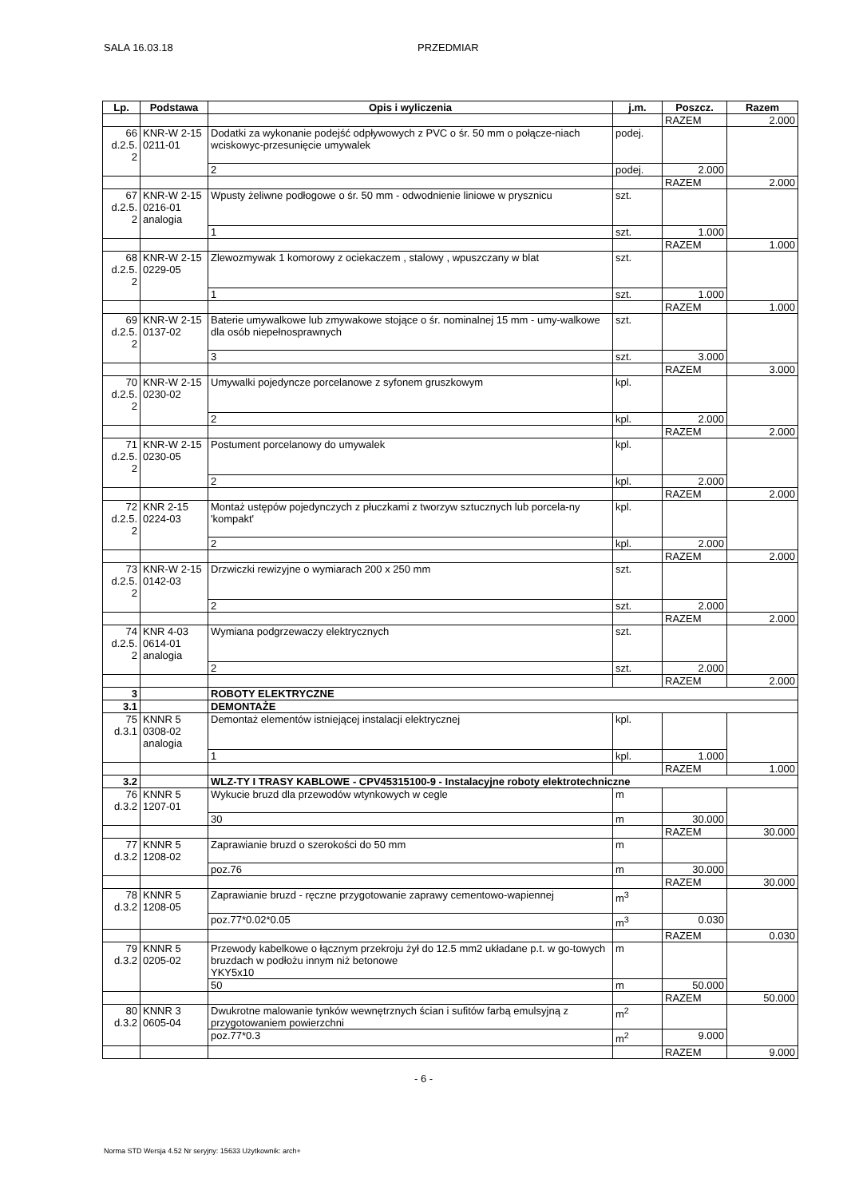SALA 16.03.18 PRZEDMIAR
| Lp. | Podstawa | Opis i wyliczenia | j.m. | Poszcz. | Razem |
| --- | --- | --- | --- | --- | --- |
| | | | | RAZEM | 2.000 |
| 66 d.2.5. 2 | KNR-W 2-15 0211-01 | Dodatki za wykonanie podejść odpływowych z PVC o śr. 50 mm o połącze-niach wciskowyc-przesunięcie umywalek | podej. | | |
| | | 2 | podej. | 2.000 | |
| | | | | RAZEM | 2.000 |
| 67 d.2.5. 2 | KNR-W 2-15 0216-01 analogia | Wpusty żeliwne podłogowe o śr. 50 mm - odwodnienie liniowe w prysznicu | szt. | | |
| | | 1 | szt. | 1.000 | |
| | | | | RAZEM | 1.000 |
| 68 d.2.5. 2 | KNR-W 2-15 0229-05 | Zlewozmywak 1 komorowy z ociekaczem , stalowy , wpuszczany w blat | szt. | | |
| | | 1 | szt. | 1.000 | |
| | | | | RAZEM | 1.000 |
| 69 d.2.5. 2 | KNR-W 2-15 0137-02 | Baterie umywalkowe lub zmywakowe stojące o śr. nominalnej 15 mm - umy-walkowe dla osób niepełnosprawnych | szt. | | |
| | | 3 | szt. | 3.000 | |
| | | | | RAZEM | 3.000 |
| 70 d.2.5. 2 | KNR-W 2-15 0230-02 | Umywalki pojedyncze porcelanowe z syfonem gruszkowym | kpl. | | |
| | | 2 | kpl. | 2.000 | |
| | | | | RAZEM | 2.000 |
| 71 d.2.5. 2 | KNR-W 2-15 0230-05 | Postument porcelanowy do umywalek | kpl. | | |
| | | 2 | kpl. | 2.000 | |
| | | | | RAZEM | 2.000 |
| 72 d.2.5. 2 | KNR 2-15 0224-03 | Montaż ustępów pojedynczych z płuczkami z tworzyw sztucznych lub porcela-ny 'kompakt' | kpl. | | |
| | | 2 | kpl. | 2.000 | |
| | | | | RAZEM | 2.000 |
| 73 d.2.5. 2 | KNR-W 2-15 0142-03 | Drzwiczki rewizyjne o wymiarach 200 x 250 mm | szt. | | |
| | | 2 | szt. | 2.000 | |
| | | | | RAZEM | 2.000 |
| 74 d.2.5. 2 | KNR 4-03 0614-01 analogia | Wymiana podgrzewaczy elektrycznych | szt. | | |
| | | 2 | szt. | 2.000 | |
| | | | | RAZEM | 2.000 |
| 3 | | ROBOTY ELEKTRYCZNE | | | |
| 3.1 | | DEMONTAŻE | | | |
| 75 d.3.1 | KNNR 5 0308-02 analogia | Demontaż elementów istniejącej instalacji elektrycznej | kpl. | | |
| | | 1 | kpl. | 1.000 | |
| | | | | RAZEM | 1.000 |
| 3.2 | | WLZ-TY I TRASY KABLOWE - CPV45315100-9 - Instalacyjne roboty elektrotechniczne | | | |
| 76 d.3.2 | KNNR 5 1207-01 | Wykucie bruzd dla przewodów wtynkowych w cegle | m | | |
| | | 30 | m | 30.000 | |
| | | | | RAZEM | 30.000 |
| 77 d.3.2 | KNNR 5 1208-02 | Zaprawianie bruzd o szerokości do 50 mm | m | | |
| | | poz.76 | m | 30.000 | |
| | | | | RAZEM | 30.000 |
| 78 d.3.2 | KNNR 5 1208-05 | Zaprawianie bruzd - ręczne przygotowanie zaprawy cementowo-wapiennej | m<sup>3</sup> | | |
| | | poz.77*0.02*0.05 | m<sup>3</sup> | 0.030 | |
| | | | | RAZEM | 0.030 |
| 79 d.3.2 | KNNR 5 0205-02 | Przewody kabelkowe o łącznym przekroju żył do 12.5 mm2 układane p.t. w go-towych bruzdach w podłożu innym niż betonowe YKY5x10 | m | | |
| | | 50 | m | 50.000 | |
| | | | | RAZEM | 50.000 |
| 80 d.3.2 | KNNR 3 0605-04 | Dwukrotne malowanie tynków wewnętrznych ścian i sufitów farbą emulsyjną z przygotowaniem powierzchni | m<sup>2</sup> | | |
| | | poz.77*0.3 | m<sup>2</sup> | 9.000 | |
| | | | | RAZEM | 9.000 |
- 6 -
Norma STD Wersja 4.52 Nr seryjny: 15633 Użytkownik: arch+